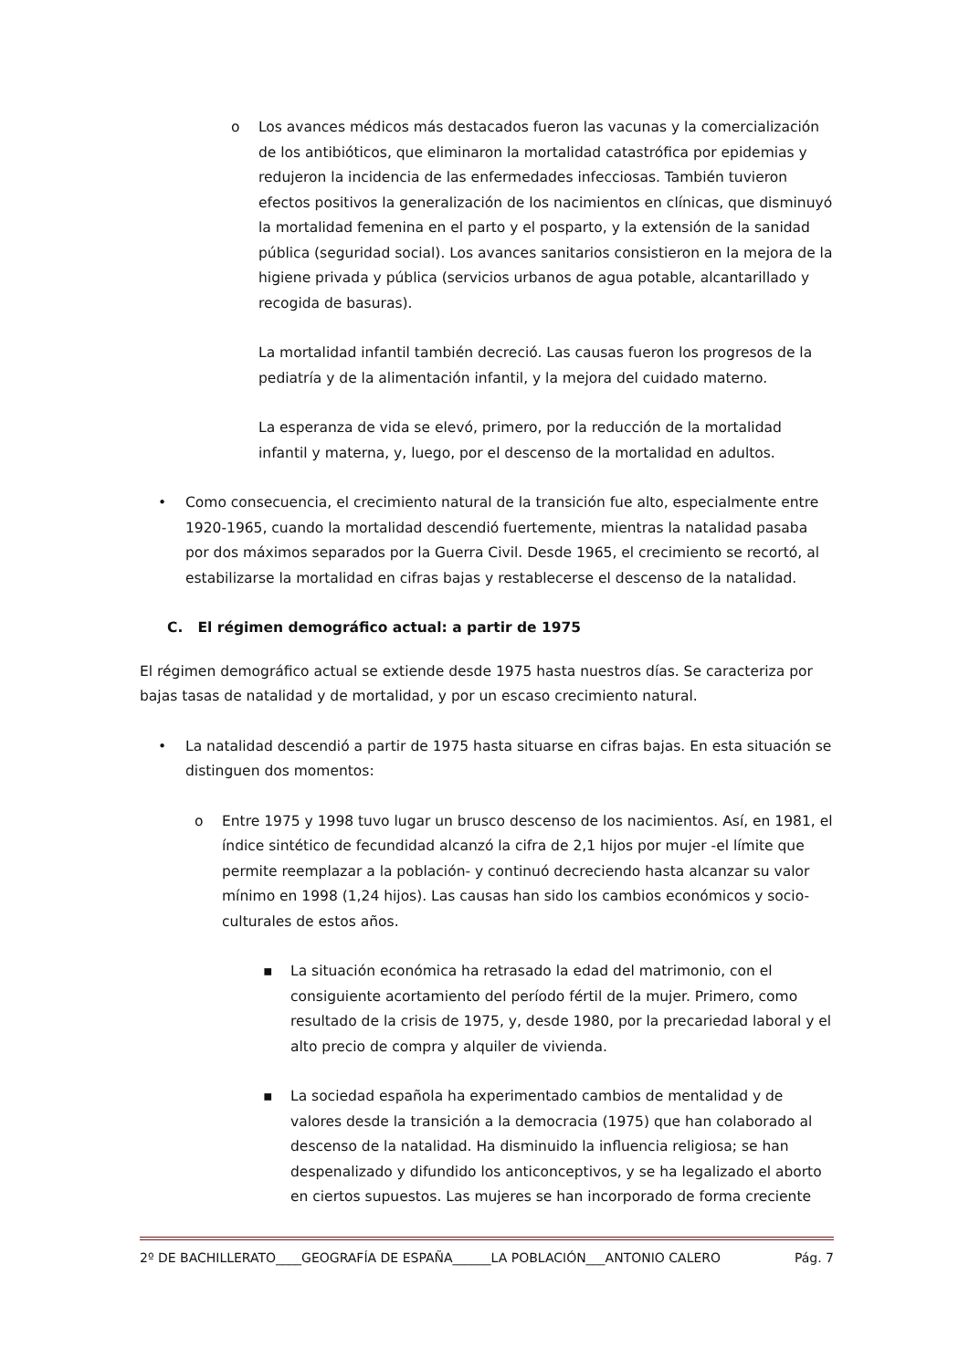o Los avances médicos más destacados fueron las vacunas y la comercialización de los antibióticos, que eliminaron la mortalidad catastrófica por epidemias y redujeron la incidencia de las enfermedades infecciosas. También tuvieron efectos positivos la generalización de los nacimientos en clínicas, que disminuyó la mortalidad femenina en el parto y el posparto, y la extensión de la sanidad pública (seguridad social). Los avances sanitarios consistieron en la mejora de la higiene privada y pública (servicios urbanos de agua potable, alcantarillado y recogida de basuras).
La mortalidad infantil también decreció. Las causas fueron los progresos de la pediatría y de la alimentación infantil, y la mejora del cuidado materno.
La esperanza de vida se elevó, primero, por la reducción de la mortalidad infantil y materna, y, luego, por el descenso de la mortalidad en adultos.
• Como consecuencia, el crecimiento natural de la transición fue alto, especialmente entre 1920-1965, cuando la mortalidad descendió fuertemente, mientras la natalidad pasaba por dos máximos separados por la Guerra Civil. Desde 1965, el crecimiento se recortó, al estabilizarse la mortalidad en cifras bajas y restablecerse el descenso de la natalidad.
C. El régimen demográfico actual: a partir de 1975
El régimen demográfico actual se extiende desde 1975 hasta nuestros días. Se caracteriza por bajas tasas de natalidad y de mortalidad, y por un escaso crecimiento natural.
• La natalidad descendió a partir de 1975 hasta situarse en cifras bajas. En esta situación se distinguen dos momentos:
o Entre 1975 y 1998 tuvo lugar un brusco descenso de los nacimientos. Así, en 1981, el índice sintético de fecundidad alcanzó la cifra de 2,1 hijos por mujer -el límite que permite reemplazar a la población- y continuó decreciendo hasta alcanzar su valor mínimo en 1998 (1,24 hijos). Las causas han sido los cambios económicos y socio-culturales de estos años.
▪ La situación económica ha retrasado la edad del matrimonio, con el consiguiente acortamiento del período fértil de la mujer. Primero, como resultado de la crisis de 1975, y, desde 1980, por la precariedad laboral y el alto precio de compra y alquiler de vivienda.
▪ La sociedad española ha experimentado cambios de mentalidad y de valores desde la transición a la democracia (1975) que han colaborado al descenso de la natalidad. Ha disminuido la influencia religiosa; se han despenalizado y difundido los anticonceptivos, y se ha legalizado el aborto en ciertos supuestos. Las mujeres se han incorporado de forma creciente
2º DE BACHILLERATO____GEOGRAFÍA DE ESPAÑA______LA POBLACIÓN___ANTONIO CALERO Pág. 7